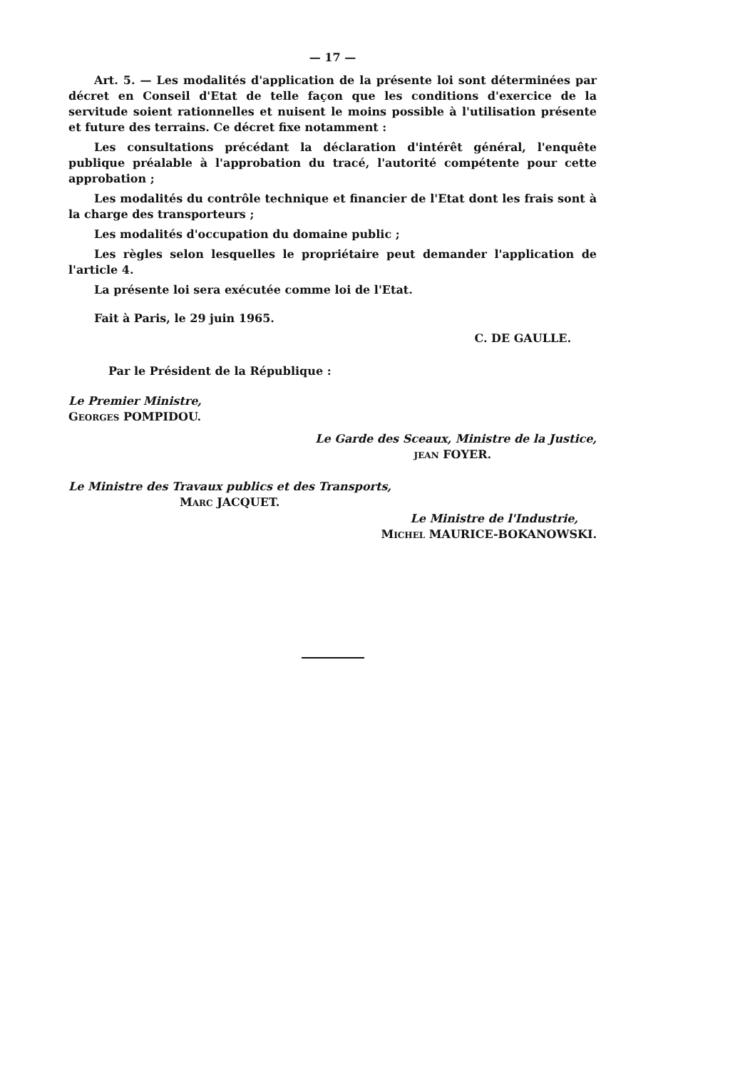— 17 —
Art. 5. — Les modalités d'application de la présente loi sont déterminées par décret en Conseil d'Etat de telle façon que les conditions d'exercice de la servitude soient rationnelles et nuisent le moins possible à l'utilisation présente et future des terrains. Ce décret fixe notamment :
Les consultations précédant la déclaration d'intérêt général, l'enquête publique préalable à l'approbation du tracé, l'autorité compétente pour cette approbation ;
Les modalités du contrôle technique et financier de l'Etat dont les frais sont à la charge des transporteurs ;
Les modalités d'occupation du domaine public ;
Les règles selon lesquelles le propriétaire peut demander l'application de l'article 4.
La présente loi sera exécutée comme loi de l'Etat.
Fait à Paris, le 29 juin 1965.
C. DE GAULLE.
Par le Président de la République :
Le Premier Ministre,
GEORGES POMPIDOU.
Le Garde des Sceaux, Ministre de la Justice,
JEAN FOYER.
Le Ministre des Travaux publics et des Transports,
MARC JACQUET.
Le Ministre de l'Industrie,
MICHEL MAURICE-BOKANOWSKI.